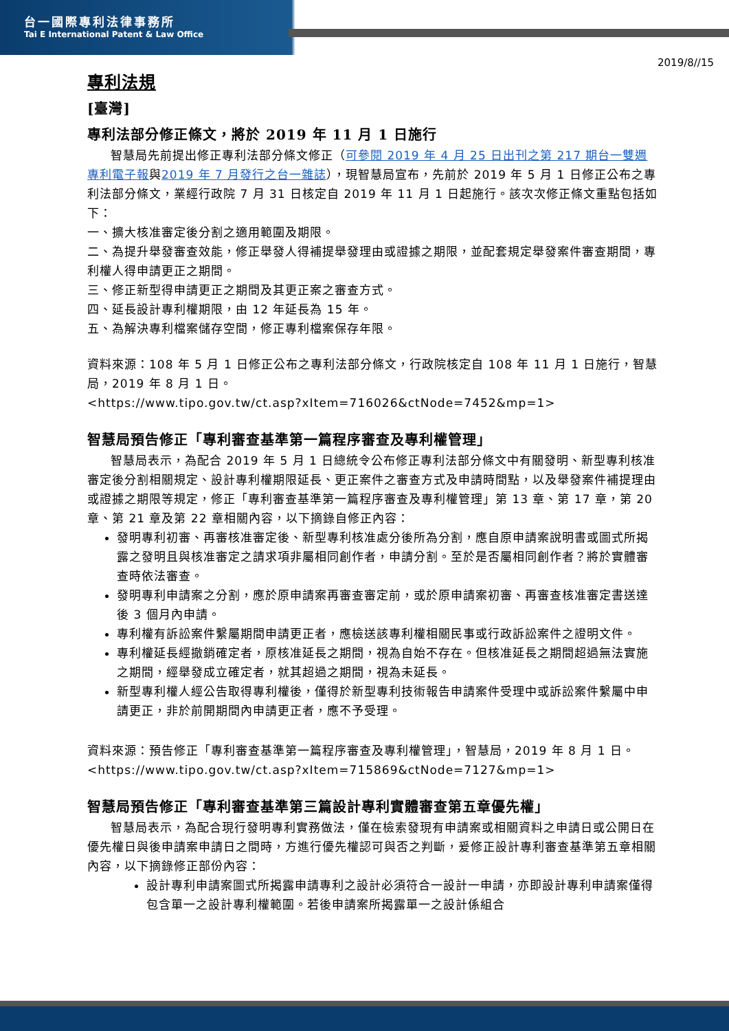台一國際專利法律事務所
Tai E International Patent & Law Office
2019/8//15
專利法規
[臺灣]
專利法部分修正條文，將於 2019 年 11 月 1 日施行
智慧局先前提出修正專利法部分條文修正（可參閱 2019 年 4 月 25 日出刊之第 217 期台一雙週專利電子報與2019 年 7 月發行之台一雜誌），現智慧局宣布，先前於 2019 年 5 月 1 日修正公布之專利法部分條文，業經行政院 7 月 31 日核定自 2019 年 11 月 1 日起施行。該次次修正條文重點包括如下：
一、擴大核准審定後分割之適用範圍及期限。
二、為提升舉發審查效能，修正舉發人得補提舉發理由或證據之期限，並配套規定舉發案件審查期間，專利權人得申請更正之期間。
三、修正新型得申請更正之期間及其更正案之審查方式。
四、延長設計專利權期限，由 12 年延長為 15 年。
五、為解決專利檔案儲存空間，修正專利檔案保存年限。
資料來源：108 年 5 月 1 日修正公布之專利法部分條文，行政院核定自 108 年 11 月 1 日施行，智慧局，2019 年 8 月 1 日。
<https://www.tipo.gov.tw/ct.asp?xItem=716026&ctNode=7452&mp=1>
智慧局預告修正「專利審查基準第一篇程序審查及專利權管理」
智慧局表示，為配合 2019 年 5 月 1 日總統令公布修正專利法部分條文中有關發明、新型專利核准審定後分割相關規定、設計專利權期限延長、更正案件之審查方式及申請時間點，以及舉發案件補提理由或證據之期限等規定，修正「專利審查基準第一篇程序審查及專利權管理」第 13 章、第 17 章，第 20 章、第 21 章及第 22 章相關內容，以下摘錄自修正內容：
發明專利初審、再審核准審定後、新型專利核准處分後所為分割，應自原申請案說明書或圖式所揭露之發明且與核准審定之請求項非屬相同創作者，申請分割。至於是否屬相同創作者？將於實體審查時依法審查。
發明專利申請案之分割，應於原申請案再審查審定前，或於原申請案初審、再審查核准審定書送達後 3 個月內申請。
專利權有訴訟案件繫屬期間申請更正者，應檢送該專利權相關民事或行政訴訟案件之證明文件。
專利權延長經撤銷確定者，原核准延長之期間，視為自始不存在。但核准延長之期間超過無法實施之期間，經舉發成立確定者，就其超過之期間，視為未延長。
新型專利權人經公告取得專利權後，僅得於新型專利技術報告申請案件受理中或訴訟案件繫屬中申請更正，非於前開期間內申請更正者，應不予受理。
資料來源：預告修正「專利審查基準第一篇程序審查及專利權管理」，智慧局，2019 年 8 月 1 日。<https://www.tipo.gov.tw/ct.asp?xItem=715869&ctNode=7127&mp=1>
智慧局預告修正「專利審查基準第三篇設計專利實體審查第五章優先權」
智慧局表示，為配合現行發明專利實務做法，僅在檢索發現有申請案或相關資料之申請日或公開日在優先權日與後申請案申請日之間時，方進行優先權認可與否之判斷，爰修正設計專利審查基準第五章相關內容，以下摘錄修正部份內容：
設計專利申請案圖式所揭露申請專利之設計必須符合一設計一申請，亦即設計專利申請案僅得包含單一之設計專利權範圍。若後申請案所揭露單一之設計係組合